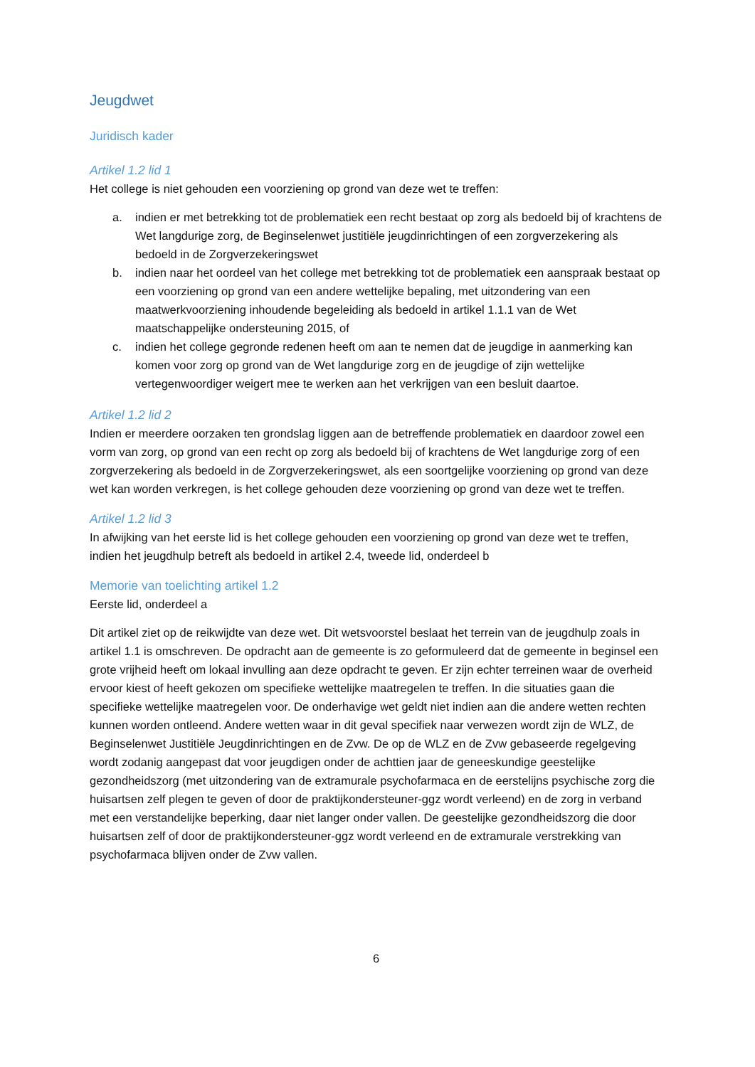Jeugdwet
Juridisch kader
Artikel 1.2 lid 1
Het college is niet gehouden een voorziening op grond van deze wet te treffen:
a. indien er met betrekking tot de problematiek een recht bestaat op zorg als bedoeld bij of krachtens de Wet langdurige zorg, de Beginselenwet justitiële jeugdinrichtingen of een zorgverzekering als bedoeld in de Zorgverzekeringswet
b. indien naar het oordeel van het college met betrekking tot de problematiek een aanspraak bestaat op een voorziening op grond van een andere wettelijke bepaling, met uitzondering van een maatwerkvoorziening inhoudende begeleiding als bedoeld in artikel 1.1.1 van de Wet maatschappelijke ondersteuning 2015, of
c. indien het college gegronde redenen heeft om aan te nemen dat de jeugdige in aanmerking kan komen voor zorg op grond van de Wet langdurige zorg en de jeugdige of zijn wettelijke vertegenwoordiger weigert mee te werken aan het verkrijgen van een besluit daartoe.
Artikel 1.2 lid 2
Indien er meerdere oorzaken ten grondslag liggen aan de betreffende problematiek en daardoor zowel een vorm van zorg, op grond van een recht op zorg als bedoeld bij of krachtens de Wet langdurige zorg of een zorgverzekering als bedoeld in de Zorgverzekeringswet, als een soortgelijke voorziening op grond van deze wet kan worden verkregen, is het college gehouden deze voorziening op grond van deze wet te treffen.
Artikel 1.2 lid 3
In afwijking van het eerste lid is het college gehouden een voorziening op grond van deze wet te treffen, indien het jeugdhulp betreft als bedoeld in artikel 2.4, tweede lid, onderdeel b
Memorie van toelichting artikel 1.2
Eerste lid, onderdeel a
Dit artikel ziet op de reikwijdte van deze wet. Dit wetsvoorstel beslaat het terrein van de jeugdhulp zoals in artikel 1.1 is omschreven. De opdracht aan de gemeente is zo geformuleerd dat de gemeente in beginsel een grote vrijheid heeft om lokaal invulling aan deze opdracht te geven. Er zijn echter terreinen waar de overheid ervoor kiest of heeft gekozen om specifieke wettelijke maatregelen te treffen. In die situaties gaan die specifieke wettelijke maatregelen voor. De onderhavige wet geldt niet indien aan die andere wetten rechten kunnen worden ontleend. Andere wetten waar in dit geval specifiek naar verwezen wordt zijn de WLZ, de Beginselenwet Justitiële Jeugdinrichtingen en de Zvw. De op de WLZ en de Zvw gebaseerde regelgeving wordt zodanig aangepast dat voor jeugdigen onder de achttien jaar de geneeskundige geestelijke gezondheidszorg (met uitzondering van de extramurale psychofarmaca en de eerstelijns psychische zorg die huisartsen zelf plegen te geven of door de praktijkondersteuner-ggz wordt verleend) en de zorg in verband met een verstandelijke beperking, daar niet langer onder vallen. De geestelijke gezondheidszorg die door huisartsen zelf of door de praktijkondersteuner-ggz wordt verleend en de extramurale verstrekking van psychofarmaca blijven onder de Zvw vallen.
6